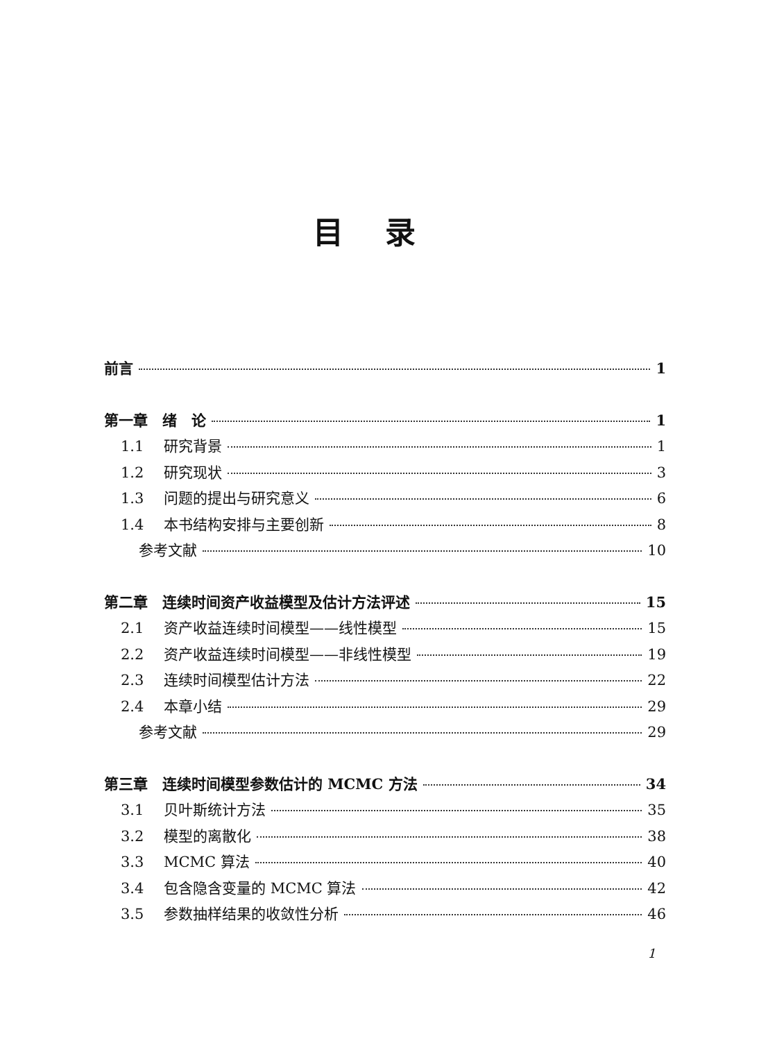目录
前言 1
第一章　绪　论 1
1.1 研究背景 1
1.2 研究现状 3
1.3 问题的提出与研究意义 6
1.4 本书结构安排与主要创新 8
参考文献 10
第二章　连续时间资产收益模型及估计方法评述 15
2.1 资产收益连续时间模型——线性模型 15
2.2 资产收益连续时间模型——非线性模型 19
2.3 连续时间模型估计方法 22
2.4 本章小结 29
参考文献 29
第三章　连续时间模型参数估计的 MCMC 方法 34
3.1 贝叶斯统计方法 35
3.2 模型的离散化 38
3.3 MCMC 算法 40
3.4 包含隐含变量的 MCMC 算法 42
3.5 参数抽样结果的收敛性分析 46
1